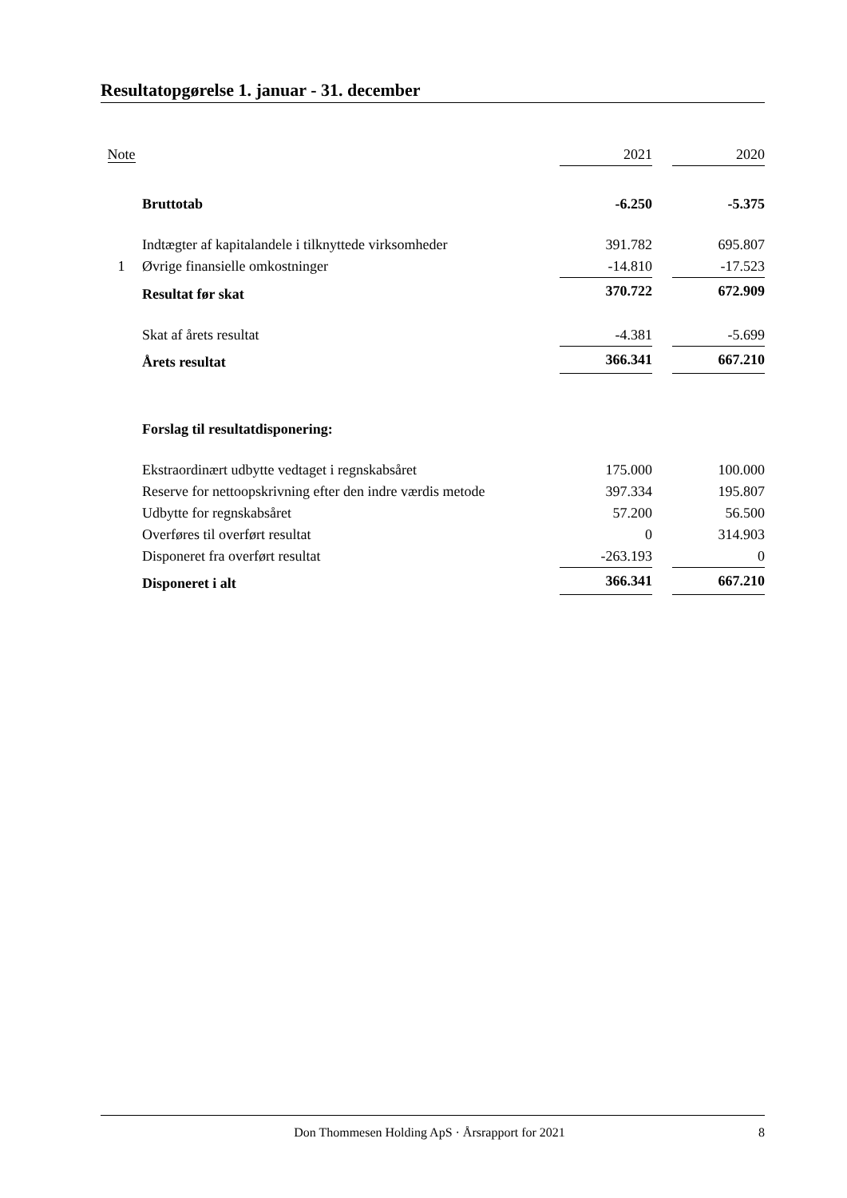Resultatopgørelse 1. januar - 31. december
| Note | | 2021 | | 2020 |
| --- | --- | --- | --- | --- |
| | Bruttotab | -6.250 | | -5.375 |
| | Indtægter af kapitalandele i tilknyttede virksomheder | 391.782 | | 695.807 |
| 1 | Øvrige finansielle omkostninger | -14.810 | | -17.523 |
| | Resultat før skat | 370.722 | | 672.909 |
| | Skat af årets resultat | -4.381 | | -5.699 |
| | Årets resultat | 366.341 | | 667.210 |
| | Forslag til resultatdisponering: | | | |
| | Ekstraordinært udbytte vedtaget i regnskabsåret | 175.000 | | 100.000 |
| | Reserve for nettoopskrivning efter den indre værdis metode | 397.334 | | 195.807 |
| | Udbytte for regnskabsåret | 57.200 | | 56.500 |
| | Overføres til overført resultat | 0 | | 314.903 |
| | Disponeret fra overført resultat | -263.193 | | 0 |
| | Disponeret i alt | 366.341 | | 667.210 |
Don Thommesen Holding ApS · Årsrapport for 2021 8